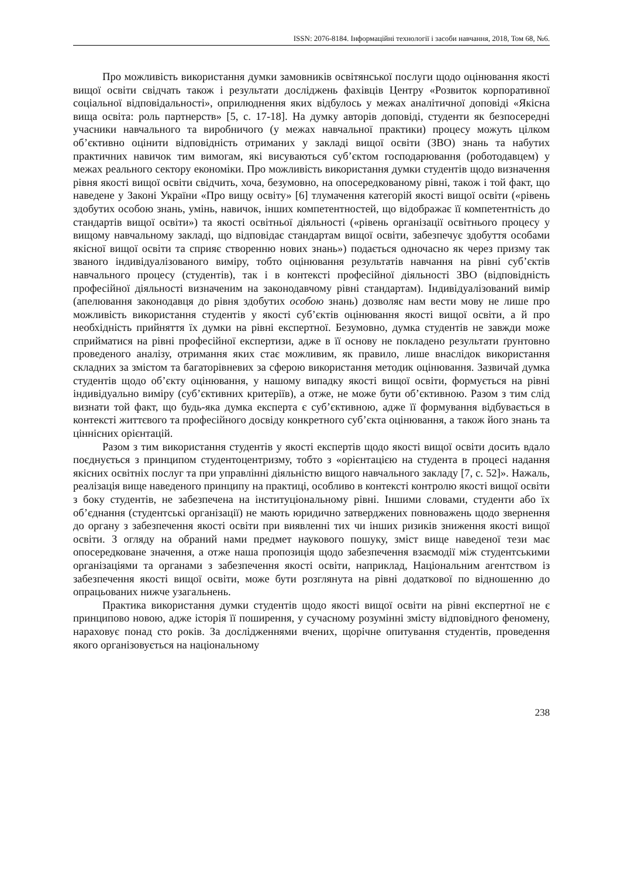ISSN: 2076-8184. Інформаційні технології і засоби навчання, 2018, Том 68, №6.
Про можливість використання думки замовників освітянської послуги щодо оцінювання якості вищої освіти свідчать також і результати досліджень фахівців Центру «Розвиток корпоративної соціальної відповідальності», оприлюднення яких відбулось у межах аналітичної доповіді «Якісна вища освіта: роль партнерств» [5, с. 17-18]. На думку авторів доповіді, студенти як безпосередні учасники навчального та виробничого (у межах навчальної практики) процесу можуть цілком об’єктивно оцінити відповідність отриманих у закладі вищої освіти (ЗВО) знань та набутих практичних навичок тим вимогам, які висуваються суб’єктом господарювання (роботодавцем) у межах реального сектору економіки. Про можливість використання думки студентів щодо визначення рівня якості вищої освіти свідчить, хоча, безумовно, на опосередкованому рівні, також і той факт, що наведене у Законі України «Про вищу освіту» [6] тлумачення категорій якості вищої освіти («рівень здобутих особою знань, умінь, навичок, інших компетентностей, що відображає її компетентність до стандартів вищої освіти») та якості освітньої діяльності («рівень організації освітнього процесу у вищому навчальному закладі, що відповідає стандартам вищої освіти, забезпечує здобуття особами якісної вищої освіти та сприяє створенню нових знань») подається одночасно як через призму так званого індивідуалізованого виміру, тобто оцінювання результатів навчання на рівні суб’єктів навчального процесу (студентів), так і в контексті професійної діяльності ЗВО (відповідність професійної діяльності визначеним на законодавчому рівні стандартам). Індивідуалізований вимір (апелювання законодавця до рівня здобутих особою знань) дозволяє нам вести мову не лише про можливість використання студентів у якості суб’єктів оцінювання якості вищої освіти, а й про необхідність прийняття їх думки на рівні експертної. Безумовно, думка студентів не завжди може сприйматися на рівні професійної експертизи, адже в її основу не покладено результати ґрунтовно проведеного аналізу, отримання яких стає можливим, як правило, лише внаслідок використання складних за змістом та багаторівневих за сферою використання методик оцінювання. Зазвичай думка студентів щодо об’єкту оцінювання, у нашому випадку якості вищої освіти, формується на рівні індивідуально виміру (суб’єктивних критеріїв), а отже, не може бути об’єктивною. Разом з тим слід визнати той факт, що будь-яка думка експерта є суб’єктивною, адже її формування відбувається в контексті життєвого та професійного досвіду конкретного суб’єкта оцінювання, а також його знань та ціннісних орієнтацій.
Разом з тим використання студентів у якості експертів щодо якості вищої освіти досить вдало поєднується з принципом студентоцентризму, тобто з «орієнтацією на студента в процесі надання якісних освітніх послуг та при управлінні діяльністю вищого навчального закладу [7, с. 52]». Нажаль, реалізація вище наведеного принципу на практиці, особливо в контексті контролю якості вищої освіти з боку студентів, не забезпечена на інституціональному рівні. Іншими словами, студенти або їх об’єднання (студентські організації) не мають юридично затверджених повноважень щодо звернення до органу з забезпечення якості освіти при виявленні тих чи інших ризиків зниження якості вищої освіти. З огляду на обраний нами предмет наукового пошуку, зміст вище наведеної тези має опосередковане значення, а отже наша пропозиція щодо забезпечення взаємодії між студентськими організаціями та органами з забезпечення якості освіти, наприклад, Національним агентством із забезпечення якості вищої освіти, може бути розглянута на рівні додаткової по відношенню до опрацьованих нижче узагальнень.
Практика використання думки студентів щодо якості вищої освіти на рівні експертної не є принципово новою, адже історія її поширення, у сучасному розумінні змісту відповідного феномену, нараховує понад сто років. За дослідженнями вчених, щорічне опитування студентів, проведення якого організовується на національному
238